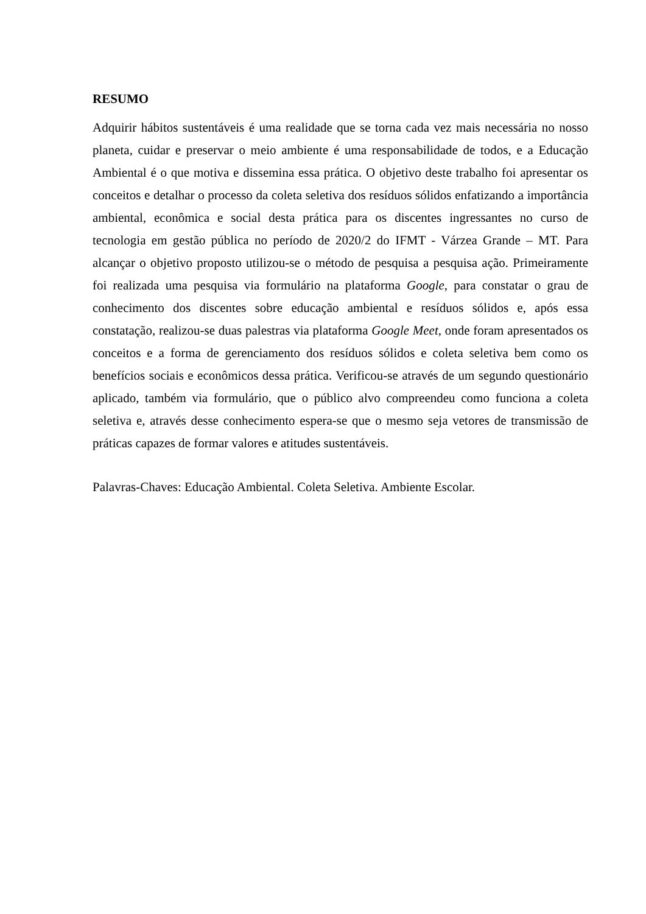RESUMO
Adquirir hábitos sustentáveis é uma realidade que se torna cada vez mais necessária no nosso planeta, cuidar e preservar o meio ambiente é uma responsabilidade de todos, e a Educação Ambiental é o que motiva e dissemina essa prática. O objetivo deste trabalho foi apresentar os conceitos e detalhar o processo da coleta seletiva dos resíduos sólidos enfatizando a importância ambiental, econômica e social desta prática para os discentes ingressantes no curso de tecnologia em gestão pública no período de 2020/2 do IFMT - Várzea Grande – MT. Para alcançar o objetivo proposto utilizou-se o método de pesquisa a pesquisa ação. Primeiramente foi realizada uma pesquisa via formulário na plataforma Google, para constatar o grau de conhecimento dos discentes sobre educação ambiental e resíduos sólidos e, após essa constatação, realizou-se duas palestras via plataforma Google Meet, onde foram apresentados os conceitos e a forma de gerenciamento dos resíduos sólidos e coleta seletiva bem como os benefícios sociais e econômicos dessa prática. Verificou-se através de um segundo questionário aplicado, também via formulário, que o público alvo compreendeu como funciona a coleta seletiva e, através desse conhecimento espera-se que o mesmo seja vetores de transmissão de práticas capazes de formar valores e atitudes sustentáveis.
Palavras-Chaves: Educação Ambiental. Coleta Seletiva. Ambiente Escolar.